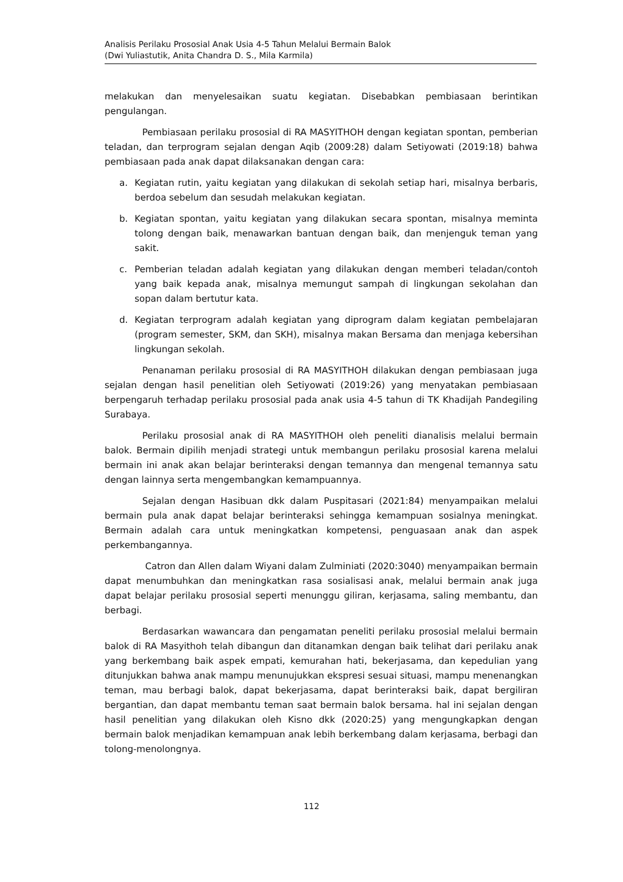Analisis Perilaku Prososial Anak Usia 4-5 Tahun Melalui Bermain Balok
(Dwi Yuliastutik, Anita Chandra D. S., Mila Karmila)
melakukan dan menyelesaikan suatu kegiatan. Disebabkan pembiasaan berintikan pengulangan.
Pembiasaan perilaku prososial di RA MASYITHOH dengan kegiatan spontan, pemberian teladan, dan terprogram sejalan dengan Aqib (2009:28) dalam Setiyowati (2019:18) bahwa pembiasaan pada anak dapat dilaksanakan dengan cara:
a. Kegiatan rutin, yaitu kegiatan yang dilakukan di sekolah setiap hari, misalnya berbaris, berdoa sebelum dan sesudah melakukan kegiatan.
b. Kegiatan spontan, yaitu kegiatan yang dilakukan secara spontan, misalnya meminta tolong dengan baik, menawarkan bantuan dengan baik, dan menjenguk teman yang sakit.
c. Pemberian teladan adalah kegiatan yang dilakukan dengan memberi teladan/contoh yang baik kepada anak, misalnya memungut sampah di lingkungan sekolahan dan sopan dalam bertutur kata.
d. Kegiatan terprogram adalah kegiatan yang diprogram dalam kegiatan pembelajaran (program semester, SKM, dan SKH), misalnya makan Bersama dan menjaga kebersihan lingkungan sekolah.
Penanaman perilaku prososial di RA MASYITHOH dilakukan dengan pembiasaan juga sejalan dengan hasil penelitian oleh Setiyowati (2019:26) yang menyatakan pembiasaan berpengaruh terhadap perilaku prososial pada anak usia 4-5 tahun di TK Khadijah Pandegiling Surabaya.
Perilaku prososial anak di RA MASYITHOH oleh peneliti dianalisis melalui bermain balok. Bermain dipilih menjadi strategi untuk membangun perilaku prososial karena melalui bermain ini anak akan belajar berinteraksi dengan temannya dan mengenal temannya satu dengan lainnya serta mengembangkan kemampuannya.
Sejalan dengan Hasibuan dkk dalam Puspitasari (2021:84) menyampaikan melalui bermain pula anak dapat belajar berinteraksi sehingga kemampuan sosialnya meningkat. Bermain adalah cara untuk meningkatkan kompetensi, penguasaan anak dan aspek perkembangannya.
Catron dan Allen dalam Wiyani dalam Zulminiati (2020:3040) menyampaikan bermain dapat menumbuhkan dan meningkatkan rasa sosialisasi anak, melalui bermain anak juga dapat belajar perilaku prososial seperti menunggu giliran, kerjasama, saling membantu, dan berbagi.
Berdasarkan wawancara dan pengamatan peneliti perilaku prososial melalui bermain balok di RA Masyithoh telah dibangun dan ditanamkan dengan baik telihat dari perilaku anak yang berkembang baik aspek empati, kemurahan hati, bekerjasama, dan kepedulian yang ditunjukkan bahwa anak mampu menunujukkan ekspresi sesuai situasi, mampu menenangkan teman, mau berbagi balok, dapat bekerjasama, dapat berinteraksi baik, dapat bergiliran bergantian, dan dapat membantu teman saat bermain balok bersama. hal ini sejalan dengan hasil penelitian yang dilakukan oleh Kisno dkk (2020:25) yang mengungkapkan dengan bermain balok menjadikan kemampuan anak lebih berkembang dalam kerjasama, berbagi dan tolong-menolongnya.
112